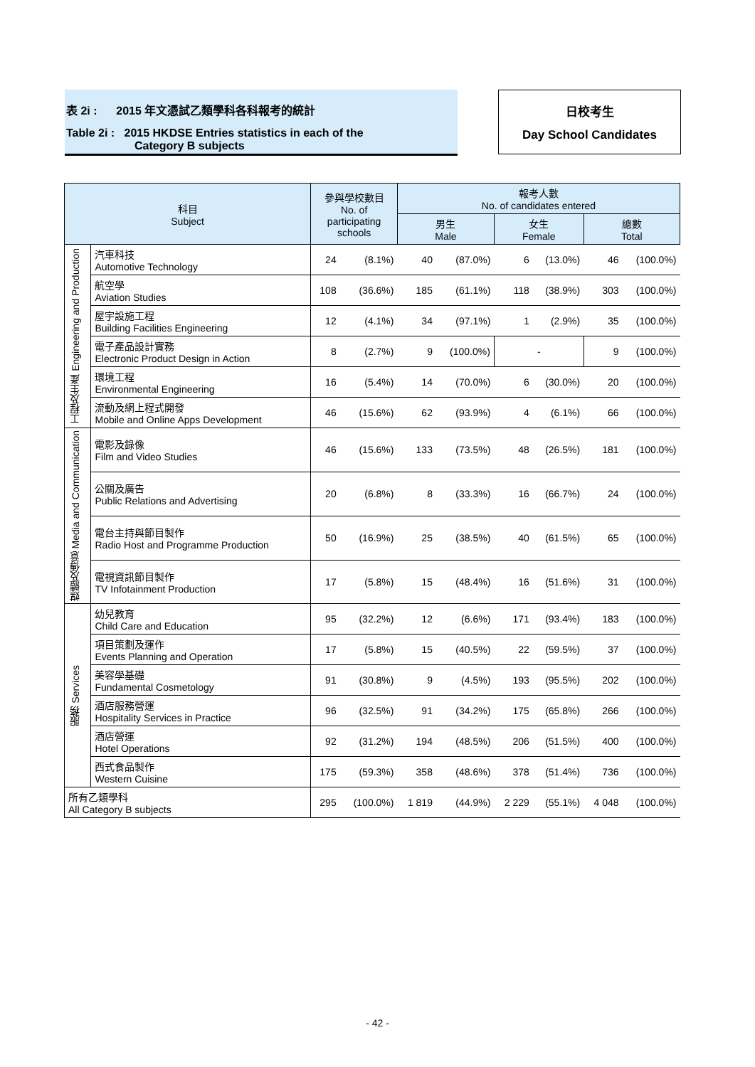表 2i : 2015 年文憑試乙類學科各科報考的統計
Table 2i : 2015 HKDSE Entries statistics in each of the
Category B subjects
日校考生
Day School Candidates
| 科目 Subject | | 參與學校數目 No. of participating schools | | 報考人數 No. of candidates entered | | | | | |
| --- | --- | --- | --- | --- | --- | --- | --- | --- | --- |
| | | | | 男生 Male | | 女生 Female | | 總數 Total | |
| 工程及生產 Engineering and Production | 汽車科技 Automotive Technology | 24 | (8.1%) | 40 | (87.0%) | 6 | (13.0%) | 46 | (100.0%) |
| | 航空學 Aviation Studies | 108 | (36.6%) | 185 | (61.1%) | 118 | (38.9%) | 303 | (100.0%) |
| | 屋宇設施工程 Building Facilities Engineering | 12 | (4.1%) | 34 | (97.1%) | 1 | (2.9%) | 35 | (100.0%) |
| | 電子產品設計實務 Electronic Product Design in Action | 8 | (2.7%) | 9 | (100.0%) | - | | 9 | (100.0%) |
| | 環境工程 Environmental Engineering | 16 | (5.4%) | 14 | (70.0%) | 6 | (30.0%) | 20 | (100.0%) |
| | 流動及網上程式開發 Mobile and Online Apps Development | 46 | (15.6%) | 62 | (93.9%) | 4 | (6.1%) | 66 | (100.0%) |
| 媒體及傳意 Media and Communication | 電影及錄像 Film and Video Studies | 46 | (15.6%) | 133 | (73.5%) | 48 | (26.5%) | 181 | (100.0%) |
| | 公關及廣告 Public Relations and Advertising | 20 | (6.8%) | 8 | (33.3%) | 16 | (66.7%) | 24 | (100.0%) |
| | 電台主持與節目製作 Radio Host and Programme Production | 50 | (16.9%) | 25 | (38.5%) | 40 | (61.5%) | 65 | (100.0%) |
| | 電視資訊節目製作 TV Infotainment Production | 17 | (5.8%) | 15 | (48.4%) | 16 | (51.6%) | 31 | (100.0%) |
| 服務 Services | 幼兒教育 Child Care and Education | 95 | (32.2%) | 12 | (6.6%) | 171 | (93.4%) | 183 | (100.0%) |
| | 項目策劃及運作 Events Planning and Operation | 17 | (5.8%) | 15 | (40.5%) | 22 | (59.5%) | 37 | (100.0%) |
| | 美容學基礎 Fundamental Cosmetology | 91 | (30.8%) | 9 | (4.5%) | 193 | (95.5%) | 202 | (100.0%) |
| | 酒店服務營運 Hospitality Services in Practice | 96 | (32.5%) | 91 | (34.2%) | 175 | (65.8%) | 266 | (100.0%) |
| | 酒店營運 Hotel Operations | 92 | (31.2%) | 194 | (48.5%) | 206 | (51.5%) | 400 | (100.0%) |
| | 西式食品製作 Western Cuisine | 175 | (59.3%) | 358 | (48.6%) | 378 | (51.4%) | 736 | (100.0%) |
| 所有乙類學科 All Category B subjects | | 295 | (100.0%) | 1 819 | (44.9%) | 2 229 | (55.1%) | 4 048 | (100.0%) |
- 42 -